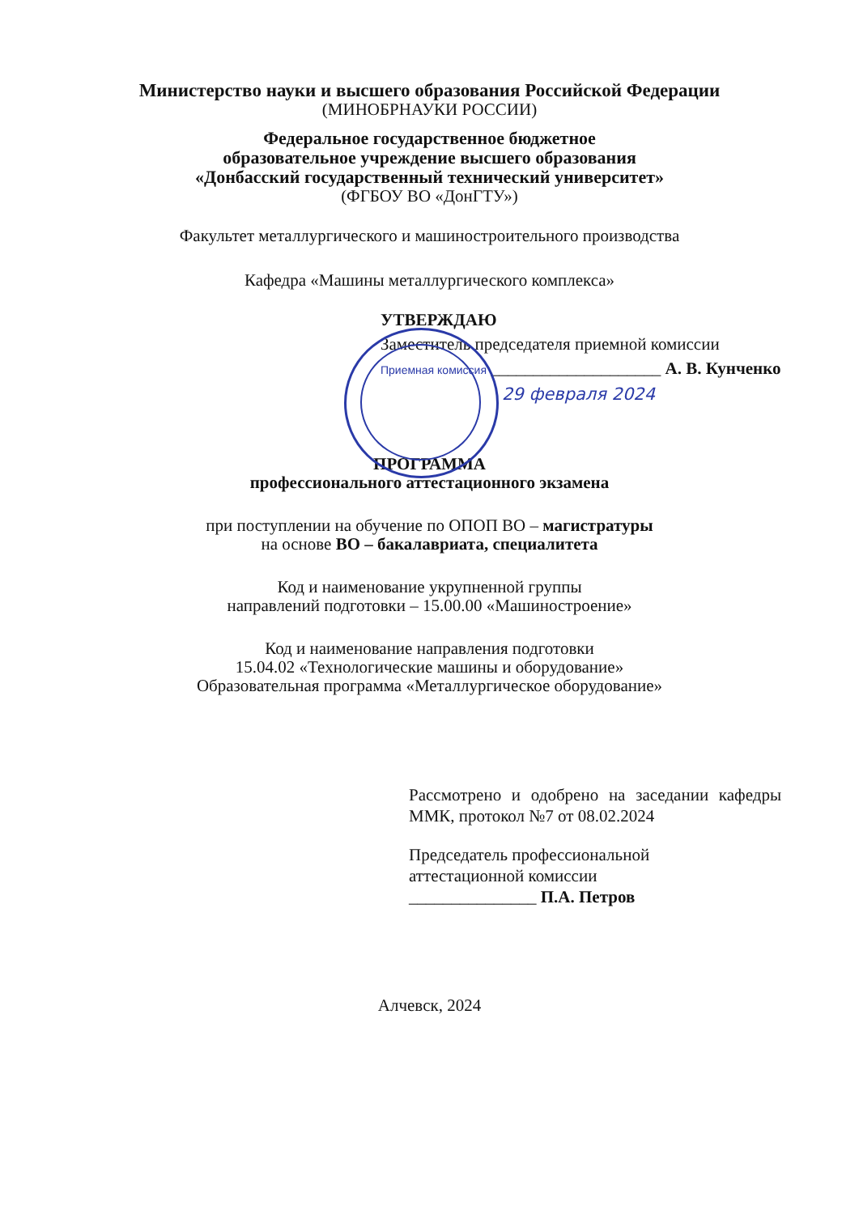Министерство науки и высшего образования Российской Федерации
(МИНОБРНАУКИ РОССИИ)
Федеральное государственное бюджетное
образовательное учреждение высшего образования
«Донбасский государственный технический университет»
(ФГБОУ ВО «ДонГТУ»)
Факультет металлургического и машиностроительного производства
Кафедра «Машины металлургического комплекса»
УТВЕРЖДАЮ
Заместитель председателя приемной комиссии
Приемная комиссия ____________________ А. В. Кунченко
29 февраля 2024
ПРОГРАММА
профессионального аттестационного экзамена
при поступлении на обучение по ОПОП ВО – магистратуры
на основе ВО – бакалавриата, специалитета
Код и наименование укрупненной группы
направлений подготовки – 15.00.00 «Машиностроение»
Код и наименование направления подготовки
15.04.02 «Технологические машины и оборудование»
Образовательная программа «Металлургическое оборудование»
Рассмотрено и одобрено на заседании кафедры ММК, протокол №7 от 08.02.2024
Председатель профессиональной
аттестационной комиссии
_______________ П.А. Петров
Алчевск, 2024